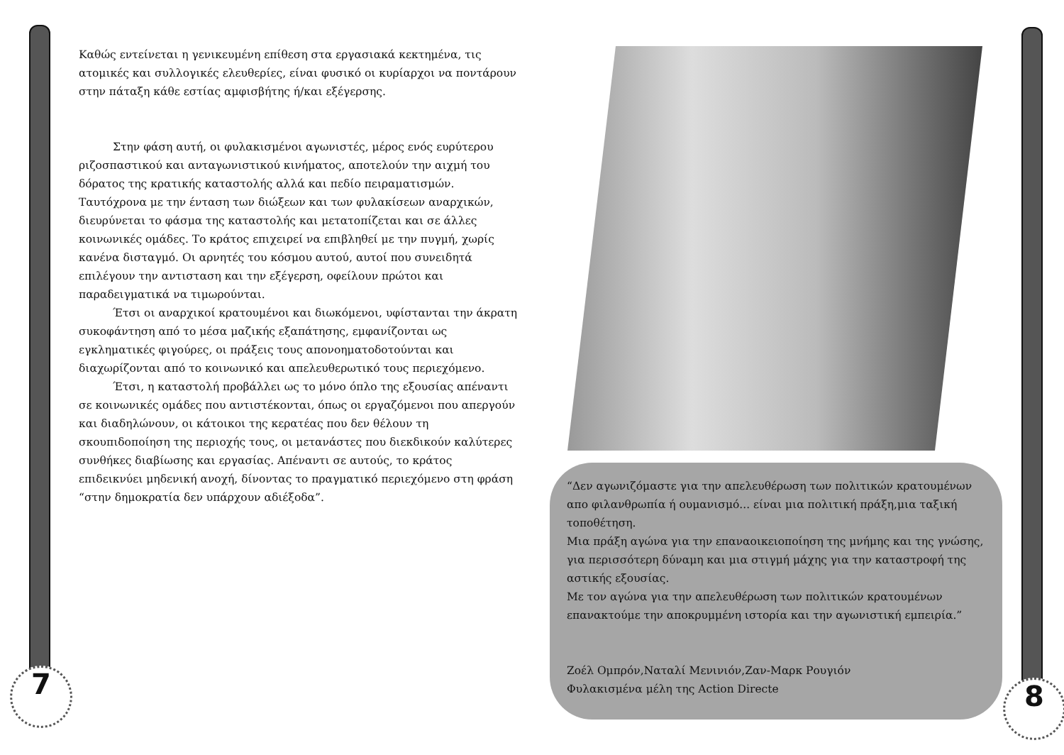Καθώς εντείνεται η γενικευμένη επίθεση στα εργασιακά κεκτημένα, τις ατομικές και συλλογικές ελευθερίες, είναι φυσικό οι κυρίαρχοι να ποντάρουν στην πάταξη κάθε εστίας αμφισβήτης ή/και εξέγερσης.
Στην φάση αυτή, οι φυλακισμένοι αγωνιστές, μέρος ενός ευρύτερου ριζοσπαστικού και ανταγωνιστικού κινήματος, αποτελούν την αιχμή του δόρατος της κρατικής καταστολής αλλά και πεδίο πειραματισμών. Ταυτόχρονα με την ένταση των διώξεων και των φυλακίσεων αναρχικών, διευρύνεται το φάσμα της καταστολής και μετατοπίζεται και σε άλλες κοινωνικές ομάδες. Το κράτος επιχειρεί να επιβληθεί με την πυγμή, χωρίς κανένα δισταγμό. Οι αρνητές του κόσμου αυτού, αυτοί που συνειδητά επιλέγουν την αντισταση και την εξέγερση, οφείλουν πρώτοι και παραδειγματικά να τιμωρούνται.
Έτσι οι αναρχικοί κρατουμένοι και διωκόμενοι, υφίστανται την άκρατη συκοφάντηση από το μέσα μαζικής εξαπάτησης, εμφανίζονται ως εγκληματικές φιγούρες, οι πράξεις τους απονοηματοδοτούνται και διαχωρίζονται από το κοινωνικό και απελευθερωτικό τους περιεχόμενο.
Έτσι, η καταστολή προβάλλει ως το μόνο όπλο της εξουσίας απέναντι σε κοινωνικές ομάδες που αντιστέκονται, όπως οι εργαζόμενοι που απεργούν και διαδηλώνουν, οι κάτοικοι της κερατέας που δεν θέλουν τη σκουπιδοποίηση της περιοχής τους, οι μετανάστες που διεκδικούν καλύτερες συνθήκες διαβίωσης και εργασίας. Απέναντι σε αυτούς, το κράτος επιδεικνύει μηδενική ανοχή, δίνοντας το πραγματικό περιεχόμενο στη φράση “στην δημοκρατία δεν υπάρχουν αδιέξοδα”.
“Δεν αγωνιζόμαστε για την απελευθέρωση των πολιτικών κρατουμένων απο φιλανθρωπία ή ουμανισμό... είναι μια πολιτική πράξη,μια ταξική τοποθέτηση.
Μια πράξη αγώνα για την επαναοικειοποίηση της μνήμης και της γνώσης, για περισσότερη δύναμη και μια στιγμή μάχης για την καταστροφή της αστικής εξουσίας.
Με τον αγώνα για την απελευθέρωση των πολιτικών κρατουμένων επανακτούμε την αποκρυμμένη ιστορία και την αγωνιστική εμπειρία.”
Ζοέλ Ομπρόν,Ναταλί Μενινιόν,Ζαν-Μαρκ Ρουγιόν
Φυλακισμένα μέλη της Action Directe
7 8